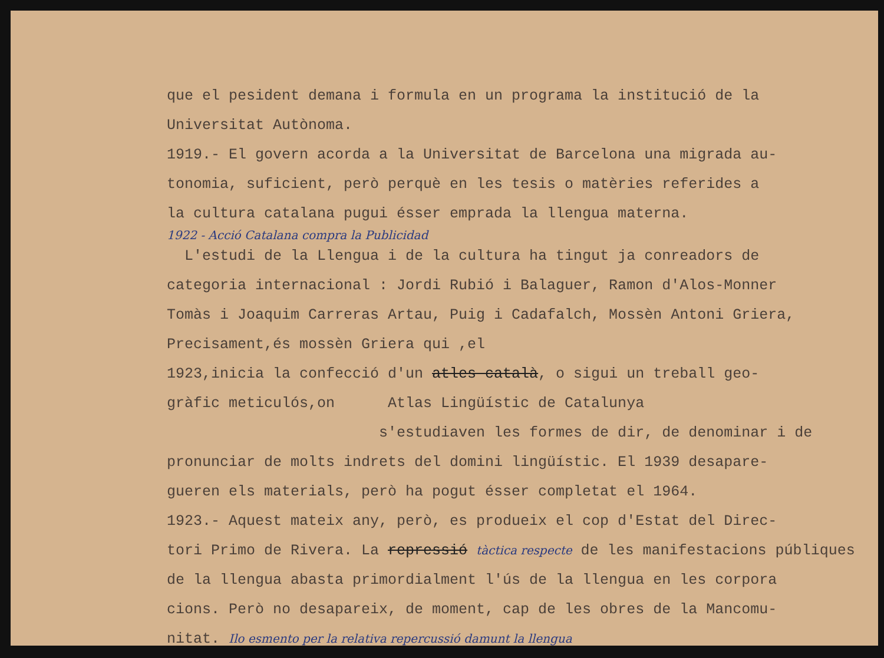que el pesident demana i formula en un programa la institució de la
Universitat Autònoma.
1919.- El govern acorda a la Universitat de Barcelona una migrada au-
tonomia, suficient, però perquè en les tesis o matèries referides a
la cultura catalana pugui ésser emprada la llengua materna.
1922 - Acció Catalana compra la Publicidad
L'estudi de la Llengua i de la cultura ha tingut ja conreadors de
categoria internacional : Jordi Rubió i Balaguer, Ramon d'Alos-Monner
Tomàs i Joaquim Carreras Artau, Puig i Cadafalch, Mossèn Antoni Griera,
Precisament,és mossèn Griera qui ,el
1923,inicia la confecció d'un atles català, o sigui un treball geo-
gràfic meticulós,on Atlas Lingüístic de Catalunya
s'estudiaven les formes de dir, de denominar i de
pronunciar de molts indrets del domini lingüístic. El 1939 desapare-
gueren els materials, però ha pogut ésser completat el 1964.
1923.- Aquest mateix any, però, es produeix el cop d'Estat del Direc-
tori Primo de Rivera. La repressió tàctica respecte de les manifestacions públiques
de la llengua abasta primordialment l'ús de la llengua en les corpora
cions. Però no desapareix, de moment, cap de les obres de la Mancomu-
nitat. Ilo esmento per la relativa repercussió damunt la llengua